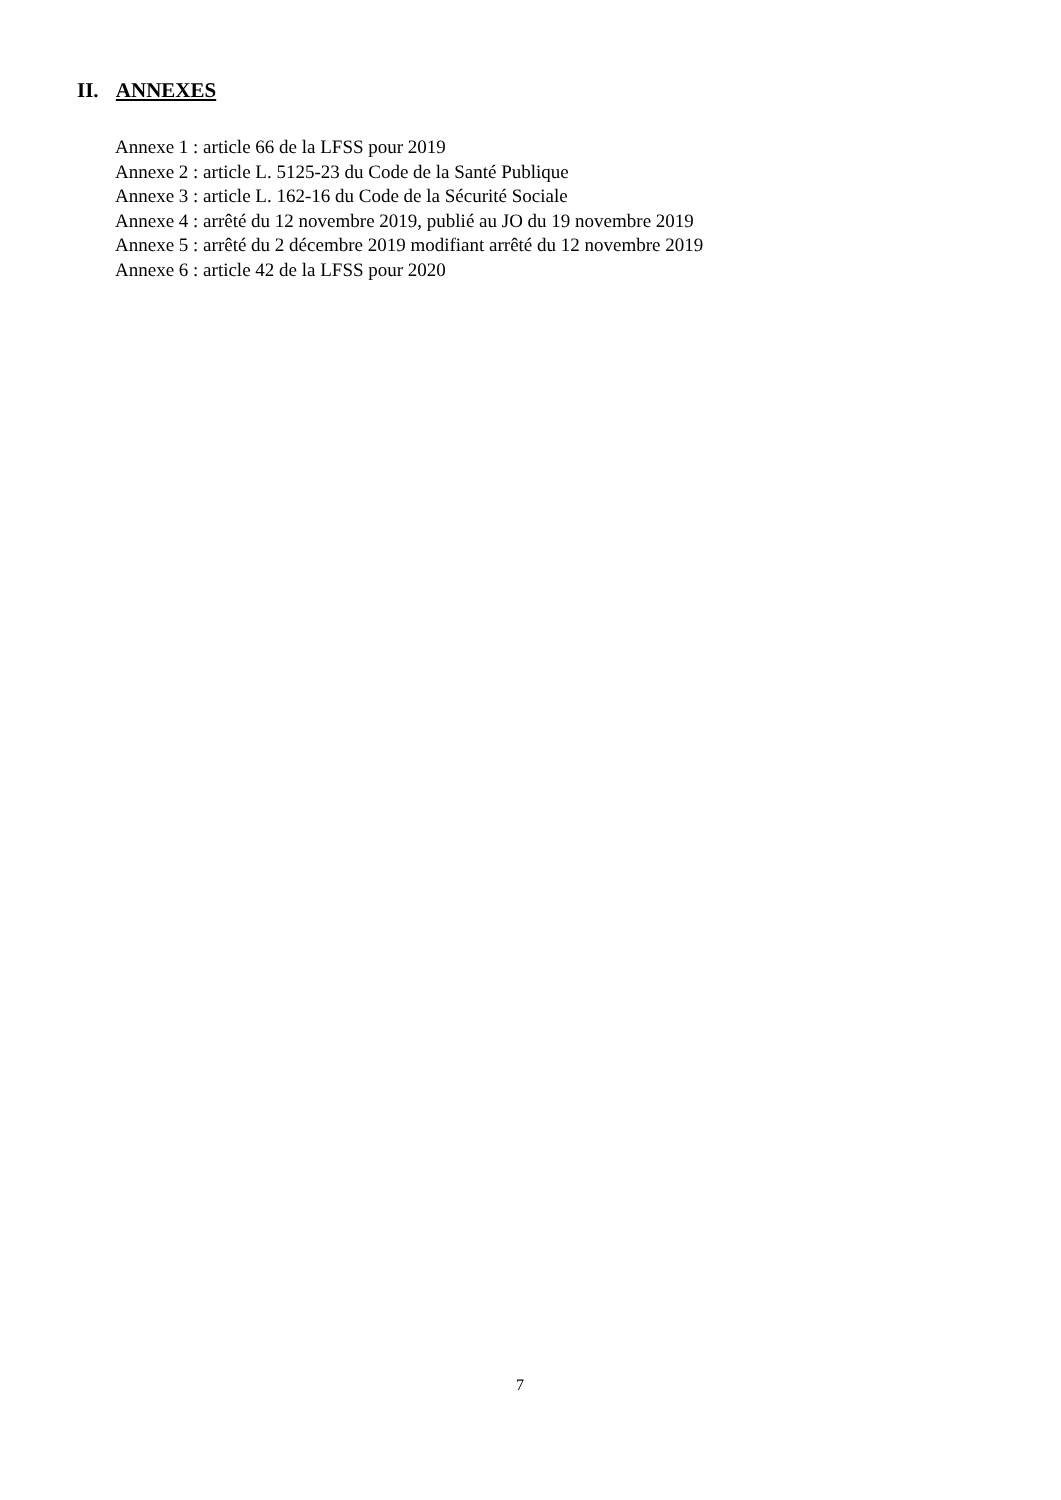II. ANNEXES
Annexe 1 : article 66 de la LFSS pour 2019
Annexe 2 : article L. 5125-23 du Code de la Santé Publique
Annexe 3 : article L. 162-16 du Code de la Sécurité Sociale
Annexe 4 : arrêté du 12 novembre 2019, publié au JO du 19 novembre 2019
Annexe 5 : arrêté du 2 décembre 2019 modifiant arrêté du 12 novembre 2019
Annexe 6 : article 42 de la LFSS pour 2020
7